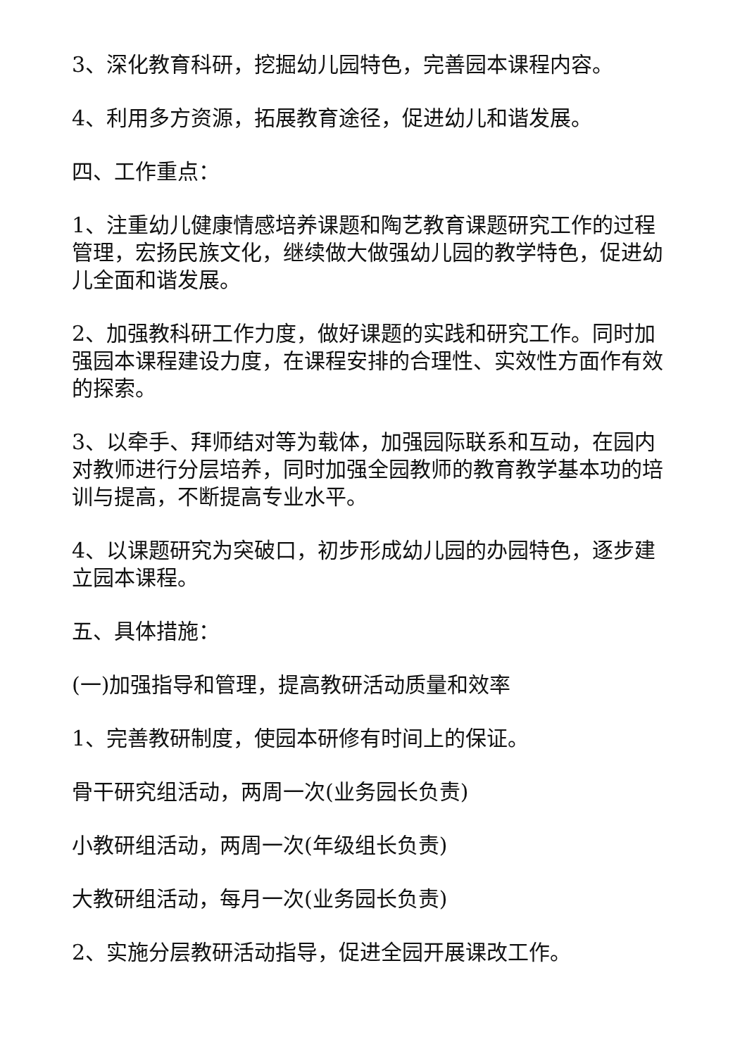3、深化教育科研，挖掘幼儿园特色，完善园本课程内容。
4、利用多方资源，拓展教育途径，促进幼儿和谐发展。
四、工作重点：
1、注重幼儿健康情感培养课题和陶艺教育课题研究工作的过程管理，宏扬民族文化，继续做大做强幼儿园的教学特色，促进幼儿全面和谐发展。
2、加强教科研工作力度，做好课题的实践和研究工作。同时加强园本课程建设力度，在课程安排的合理性、实效性方面作有效的探索。
3、以牵手、拜师结对等为载体，加强园际联系和互动，在园内对教师进行分层培养，同时加强全园教师的教育教学基本功的培训与提高，不断提高专业水平。
4、以课题研究为突破口，初步形成幼儿园的办园特色，逐步建立园本课程。
五、具体措施：
(一)加强指导和管理，提高教研活动质量和效率
1、完善教研制度，使园本研修有时间上的保证。
骨干研究组活动，两周一次(业务园长负责)
小教研组活动，两周一次(年级组长负责)
大教研组活动，每月一次(业务园长负责)
2、实施分层教研活动指导，促进全园开展课改工作。